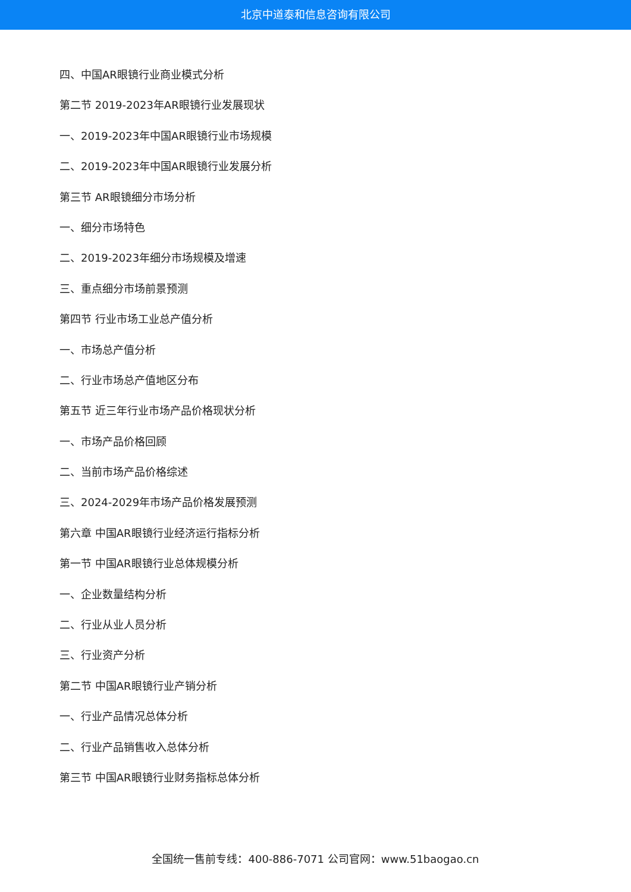北京中道泰和信息咨询有限公司
四、中国AR眼镜行业商业模式分析
第二节 2019-2023年AR眼镜行业发展现状
一、2019-2023年中国AR眼镜行业市场规模
二、2019-2023年中国AR眼镜行业发展分析
第三节 AR眼镜细分市场分析
一、细分市场特色
二、2019-2023年细分市场规模及增速
三、重点细分市场前景预测
第四节 行业市场工业总产值分析
一、市场总产值分析
二、行业市场总产值地区分布
第五节 近三年行业市场产品价格现状分析
一、市场产品价格回顾
二、当前市场产品价格综述
三、2024-2029年市场产品价格发展预测
第六章 中国AR眼镜行业经济运行指标分析
第一节 中国AR眼镜行业总体规模分析
一、企业数量结构分析
二、行业从业人员分析
三、行业资产分析
第二节 中国AR眼镜行业产销分析
一、行业产品情况总体分析
二、行业产品销售收入总体分析
第三节 中国AR眼镜行业财务指标总体分析
全国统一售前专线：400-886-7071 公司官网：www.51baogao.cn